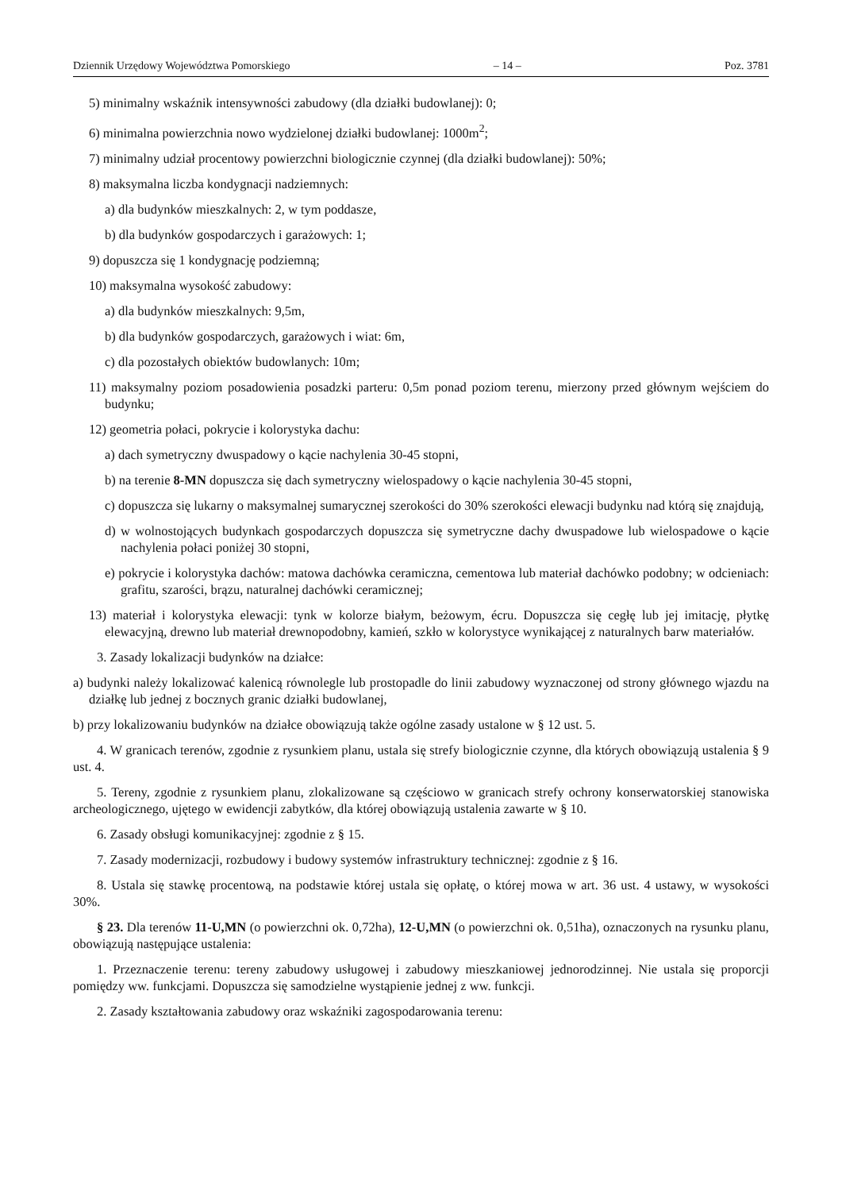Dziennik Urzędowy Województwa Pomorskiego – 14 – Poz. 3781
5) minimalny wskaźnik intensywności zabudowy (dla działki budowlanej): 0;
6) minimalna powierzchnia nowo wydzielonej działki budowlanej: 1000m<sup>2</sup>;
7) minimalny udział procentowy powierzchni biologicznie czynnej (dla działki budowlanej): 50%;
8) maksymalna liczba kondygnacji nadziemnych:
a) dla budynków mieszkalnych: 2, w tym poddasze,
b) dla budynków gospodarczych i garażowych: 1;
9) dopuszcza się 1 kondygnację podziemną;
10) maksymalna wysokość zabudowy:
a) dla budynków mieszkalnych: 9,5m,
b) dla budynków gospodarczych, garażowych i wiat: 6m,
c) dla pozostałych obiektów budowlanych: 10m;
11) maksymalny poziom posadowienia posadzki parteru: 0,5m ponad poziom terenu, mierzony przed głównym wejściem do budynku;
12) geometria połaci, pokrycie i kolorystyka dachu:
a) dach symetryczny dwuspadowy o kącie nachylenia 30-45 stopni,
b) na terenie 8-MN dopuszcza się dach symetryczny wielospadowy o kącie nachylenia 30-45 stopni,
c) dopuszcza się lukarny o maksymalnej sumarycznej szerokości do 30% szerokości elewacji budynku nad którą się znajdują,
d) w wolnostojących budynkach gospodarczych dopuszcza się symetryczne dachy dwuspadowe lub wielospadowe o kącie nachylenia połaci poniżej 30 stopni,
e) pokrycie i kolorystyka dachów: matowa dachówka ceramiczna, cementowa lub materiał dachówko podobny; w odcieniach: grafitu, szarości, brązu, naturalnej dachówki ceramicznej;
13) materiał i kolorystyka elewacji: tynk w kolorze białym, beżowym, écru. Dopuszcza się cegłę lub jej imitację, płytkę elewacyjną, drewno lub materiał drewnopodobny, kamień, szkło w kolorystyce wynikającej z naturalnych barw materiałów.
3. Zasady lokalizacji budynków na działce:
a) budynki należy lokalizować kalenicą równolegle lub prostopadle do linii zabudowy wyznaczonej od strony głównego wjazdu na działkę lub jednej z bocznych granic działki budowlanej,
b) przy lokalizowaniu budynków na działce obowiązują także ogólne zasady ustalone w § 12 ust. 5.
4. W granicach terenów, zgodnie z rysunkiem planu, ustala się strefy biologicznie czynne, dla których obowiązują ustalenia § 9 ust. 4.
5. Tereny, zgodnie z rysunkiem planu, zlokalizowane są częściowo w granicach strefy ochrony konserwatorskiej stanowiska archeologicznego, ujętego w ewidencji zabytków, dla której obowiązują ustalenia zawarte w § 10.
6. Zasady obsługi komunikacyjnej: zgodnie z § 15.
7. Zasady modernizacji, rozbudowy i budowy systemów infrastruktury technicznej: zgodnie z § 16.
8. Ustala się stawkę procentową, na podstawie której ustala się opłatę, o której mowa w art. 36 ust. 4 ustawy, w wysokości 30%.
§ 23. Dla terenów 11-U,MN (o powierzchni ok. 0,72ha), 12-U,MN (o powierzchni ok. 0,51ha), oznaczonych na rysunku planu, obowiązują następujące ustalenia:
1. Przeznaczenie terenu: tereny zabudowy usługowej i zabudowy mieszkaniowej jednorodzinnej. Nie ustala się proporcji pomiędzy ww. funkcjami. Dopuszcza się samodzielne wystąpienie jednej z ww. funkcji.
2. Zasady kształtowania zabudowy oraz wskaźniki zagospodarowania terenu: